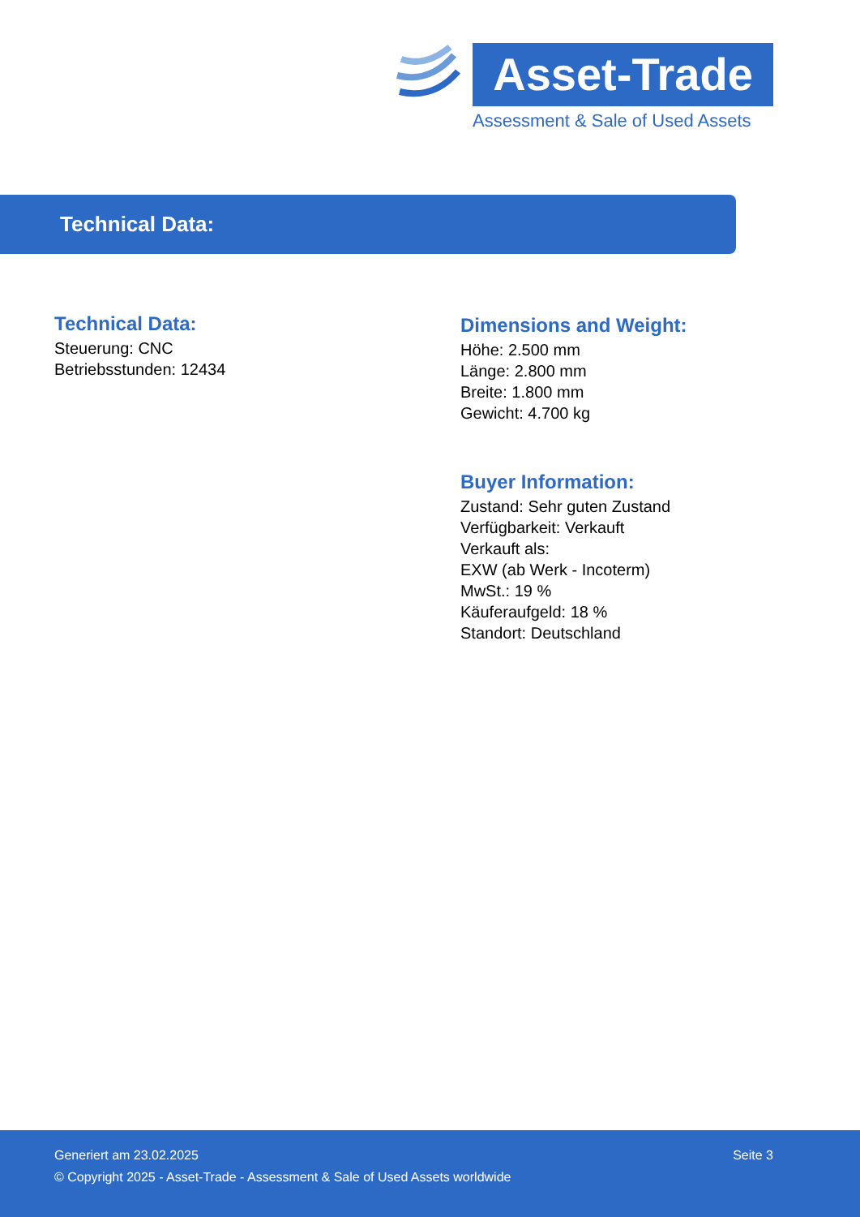Asset-Trade
Assessment & Sale of Used Assets
Technical Data:
Technical Data:
Steuerung: CNC
Betriebsstunden: 12434
Dimensions and Weight:
Höhe: 2.500 mm
Länge: 2.800 mm
Breite: 1.800 mm
Gewicht: 4.700 kg
Buyer Information:
Zustand: Sehr guten Zustand
Verfügbarkeit: Verkauft
Verkauft als:
EXW (ab Werk - Incoterm)
MwSt.: 19 %
Käuferaufgeld: 18 %
Standort: Deutschland
Generiert am 23.02.2025 Seite 3
© Copyright 2025 - Asset-Trade - Assessment & Sale of Used Assets worldwide